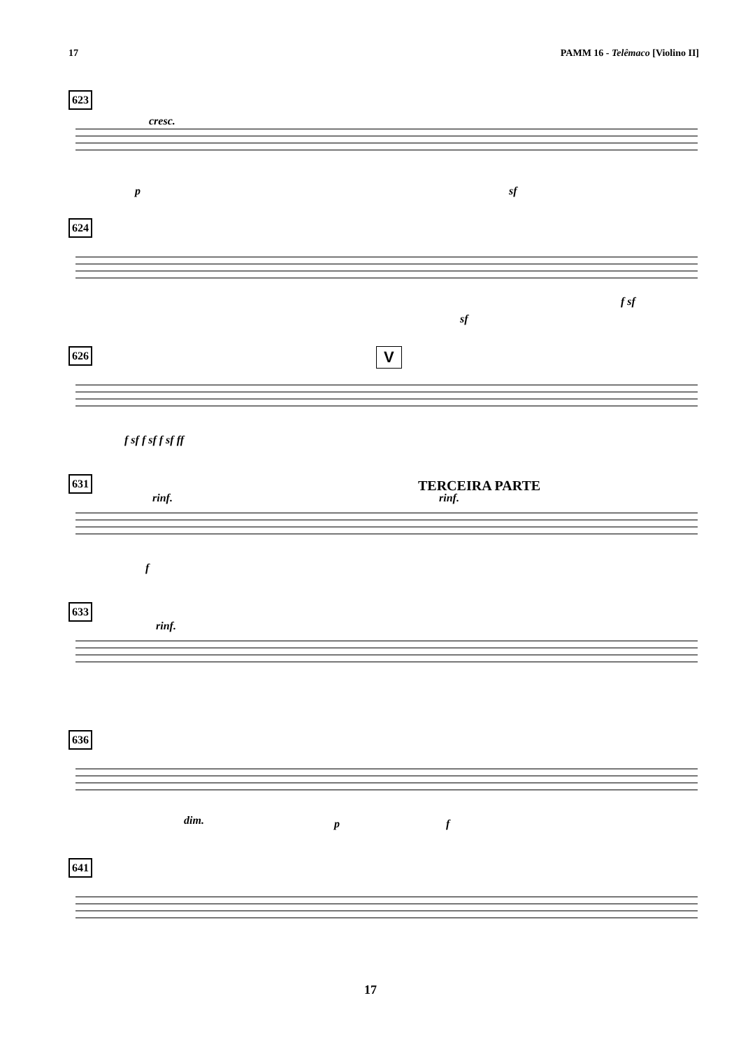17 PAMM 16 - Telêmaco [Violino II]
623
cresc.
p sf
624
sf
f sf
626 V
f sf f sf f sf ff
631 TERCEIRA PARTE
rinf. rinf.
f
633
rinf.
636
dim. p f
641
17